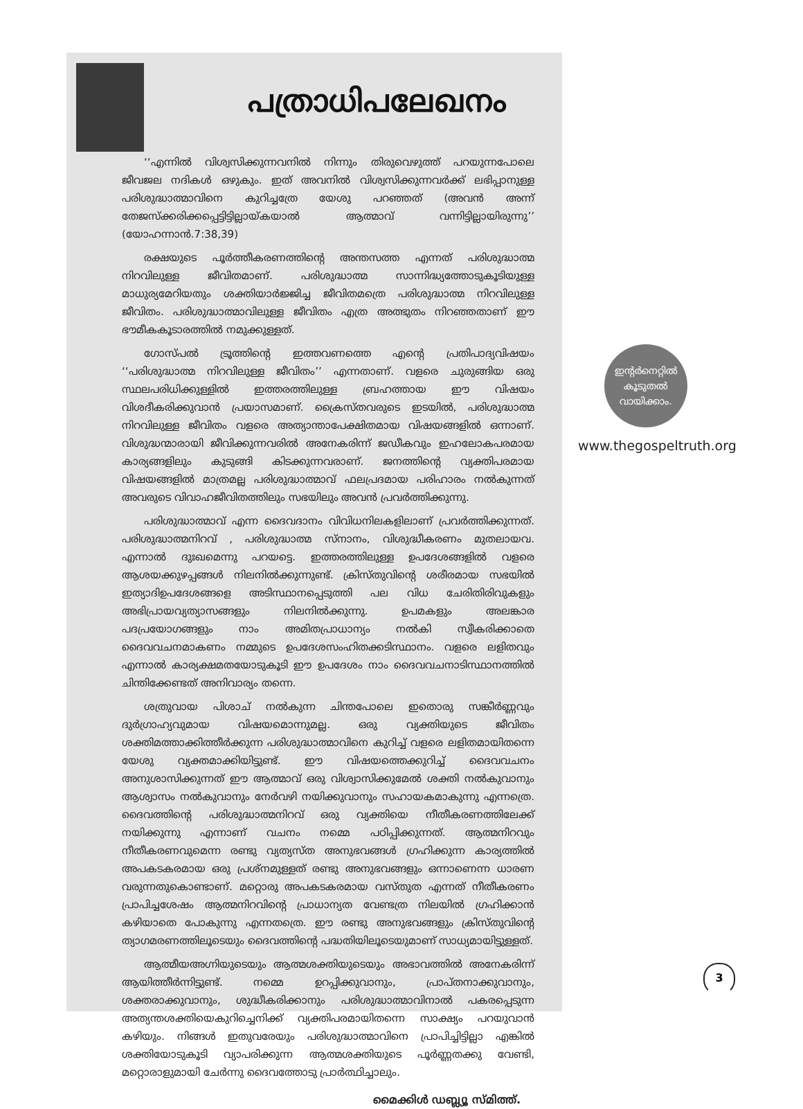പത്രാധിപലേഖനം
‘‘എന്നിൽ വിശ്വസിക്കുന്നവനിൽ നിന്നും തിരുവെഴുത്ത് പറയുന്നപോലെ ജീവജല നദികൾ ഒഴുകും. ഇത് അവനിൽ വിശ്വസിക്കുന്നവർക്ക് ലഭിപ്പാനുള്ള പരിശുദ്ധാത്മാവിനെ കുറിച്ചത്രേ യേശു പറഞ്ഞത് (അവൻ അന്ന് തേജസ്ക്കരിക്കപ്പെട്ടിട്ടില്ലായ്കയാൽ ആത്മാവ് വന്നിട്ടില്ലായിരുന്നു’’ (യോഹന്നാൻ.7:38,39)
രക്ഷയുടെ പൂർത്തീകരണത്തിന്റെ അന്തസത്ത എന്നത് പരിശുദ്ധാത്മ നിറവിലുള്ള ജീവിതമാണ്. പരിശുദ്ധാത്മ സാന്നിദ്ധ്യത്തോടുകൂടിയുള്ള മാധുര്യമേറിയതും ശക്തിയാർജ്ജിച്ച ജീവിതമത്രെ പരിശുദ്ധാത്മ നിറവിലുള്ള ജീവിതം. പരിശുദ്ധാത്മാവിലുള്ള ജീവിതം എത്ര അത്ഭുതം നിറഞ്ഞതാണ് ഈ ഭൗമീകകൂടാരത്തിൽ നമുക്കുള്ളത്.
ഗോസ്പൽ ട്രൂത്തിന്റെ ഇത്തവണത്തെ എന്റെ പ്രതിപാദ്യവിഷയം ‘‘പരിശുദ്ധാത്മ നിറവിലുള്ള ജീവിതം’’ എന്നതാണ്. വളരെ ചുരുങ്ങിയ ഒരു സ്ഥലപരിധിക്കുള്ളിൽ ഇത്തരത്തിലുള്ള ബ്രഹത്തായ ഈ വിഷയം വിശദീകരിക്കുവാൻ പ്രയാസമാണ്. ക്രൈസ്തവരുടെ ഇടയിൽ, പരിശുദ്ധാത്മ നിറവിലുള്ള ജീവിതം വളരെ അത്യാന്താപേക്ഷിതമായ വിഷയങ്ങളിൽ ഒന്നാണ്. വിശുദ്ധന്മാരായി ജീവിക്കുന്നവരിൽ അനേകരിന്ന് ജഡീകവും ഇഹലോകപരമായ കാര്യങ്ങളിലും കുടുങ്ങി കിടക്കുന്നവരാണ്. ജനത്തിന്റെ വ്യക്തിപരമായ വിഷയങ്ങളിൽ മാത്രമല്ല പരിശുദ്ധാത്മാവ് ഫലപ്രദമായ പരിഹാരം നൽകുന്നത് അവരുടെ വിവാഹജീവിതത്തിലും സഭയിലും അവൻ പ്രവർത്തിക്കുന്നു.
പരിശുദ്ധാത്മാവ് എന്ന ദൈവദാനം വിവിധനിലകളിലാണ് പ്രവർത്തിക്കുന്നത്. പരിശുദ്ധാത്മനിറവ് , പരിശുദ്ധാത്മ സ്നാനം, വിശുദ്ധീകരണം മുതലായവ. എന്നാൽ ദുഃഖമെന്നു പറയട്ടെ. ഇത്തരത്തിലുള്ള ഉപദേശങ്ങളിൽ വളരെ ആശയക്കുഴപ്പങ്ങൾ നിലനിൽക്കുന്നുണ്ട്. ക്രിസ്തുവിന്റെ ശരീരമായ സഭയിൽ ഇത്യാദിഉപദേശങ്ങളെ അടിസ്ഥാനപ്പെടുത്തി പല വിധ ചേരിതിരിവുകളും അഭിപ്രായവ്യത്യാസങ്ങളും നിലനിൽക്കുന്നു. ഉപമകളും അലങ്കാര പദപ്രയോഗങ്ങളും നാം അമിതപ്രാധാന്യം നൽകി സ്വീകരിക്കാതെ ദൈവവചനമാകണം നമ്മുടെ ഉപദേശസംഹിതക്കടിസ്ഥാനം. വളരെ ലളിതവും എന്നാൽ കാര്യക്ഷമതയോടുകൂടി ഈ ഉപദേശം നാം ദൈവവചനാടിസ്ഥാനത്തിൽ ചിന്തിക്കേണ്ടത് അനിവാര്യം തന്നെ.
ശത്രുവായ പിശാച് നൽകുന്ന ചിന്തപോലെ ഇതൊരു സങ്കീർണ്ണവും ദുർഗ്രാഹ്യവുമായ വിഷയമൊന്നുമല്ല. ഒരു വ്യക്തിയുടെ ജീവിതം ശക്തിമത്താക്കിത്തീർക്കുന്ന പരിശുദ്ധാത്മാവിനെ കുറിച്ച് വളരെ ലളിതമായിതന്നെ യേശു വ്യക്തമാക്കിയിട്ടുണ്ട്. ഈ വിഷയത്തെക്കുറിച്ച് ദൈവവചനം അനുശാസിക്കുന്നത് ഈ ആത്മാവ് ഒരു വിശ്വാസിക്കുമേൽ ശക്തി നൽകുവാനും ആശ്വാസം നൽകുവാനും നേർവഴി നയിക്കുവാനും സഹായകമാകുന്നു എന്നത്രെ. ദൈവത്തിന്റെ പരിശുദ്ധാത്മനിറവ് ഒരു വ്യക്തിയെ നീതീകരണത്തിലേക്ക് നയിക്കുന്നു എന്നാണ് വചനം നമ്മെ പഠിപ്പിക്കുന്നത്. ആത്മനിറവും നീതീകരണവുമെന്ന രണ്ടു വ്യത്യസ്ത അനുഭവങ്ങൾ ഗ്രഹിക്കുന്ന കാര്യത്തിൽ അപകടകരമായ ഒരു പ്രശ്നമുള്ളത് രണ്ടു അനുഭവങ്ങളും ഒന്നാണെന്ന ധാരണ വരുന്നതുകൊണ്ടാണ്. മറ്റൊരു അപകടകരമായ വസ്തുത എന്നത് നീതീകരണം പ്രാപിച്ചശേഷം ആത്മനിറവിന്റെ പ്രാധാന്യത വേണ്ടത്ര നിലയിൽ ഗ്രഹിക്കാൻ കഴിയാതെ പോകുന്നു എന്നതത്രെ. ഈ രണ്ടു അനുഭവങ്ങളും ക്രിസ്തുവിന്റെ ത്യാഗമരണത്തിലൂടെയും ദൈവത്തിന്റെ പദ്ധതിയിലൂടെയുമാണ് സാധ്യമായിട്ടുള്ളത്.
ആത്മീയഅഗ്നിയുടെയും ആത്മശക്തിയുടെയും അഭാവത്തിൽ അനേകരിന്ന് ആയിത്തീർന്നിട്ടുണ്ട്. നമ്മെ ഉറപ്പിക്കുവാനും, പ്രാപ്തനാക്കുവാനും, ശക്തരാക്കുവാനും, ശുദ്ധീകരിക്കാനും പരിശുദ്ധാത്മാവിനാൽ പകരപ്പെടുന്ന അത്യന്തശക്തിയെകുറിച്ചെനിക്ക് വ്യക്തിപരമായിതന്നെ സാക്ഷ്യം പറയുവാൻ കഴിയും. നിങ്ങൾ ഇതുവരേയും പരിശുദ്ധാത്മാവിനെ പ്രാപിച്ചിട്ടില്ലാ എങ്കിൽ ശക്തിയോടുകൂടി വ്യാപരിക്കുന്ന ആത്മശക്തിയുടെ പൂർണ്ണതക്കു വേണ്ടി, മറ്റൊരാളുമായി ചേർന്നു ദൈവത്തോടു പ്രാർത്ഥിച്ചാലും.
മൈക്കിൾ ഡബ്ല്യൂ സ്മിത്ത്.
ഇന്റർനെറ്റിൽ
കൂടുതൽ
വായിക്കാം.
www.thegospeltruth.org
3